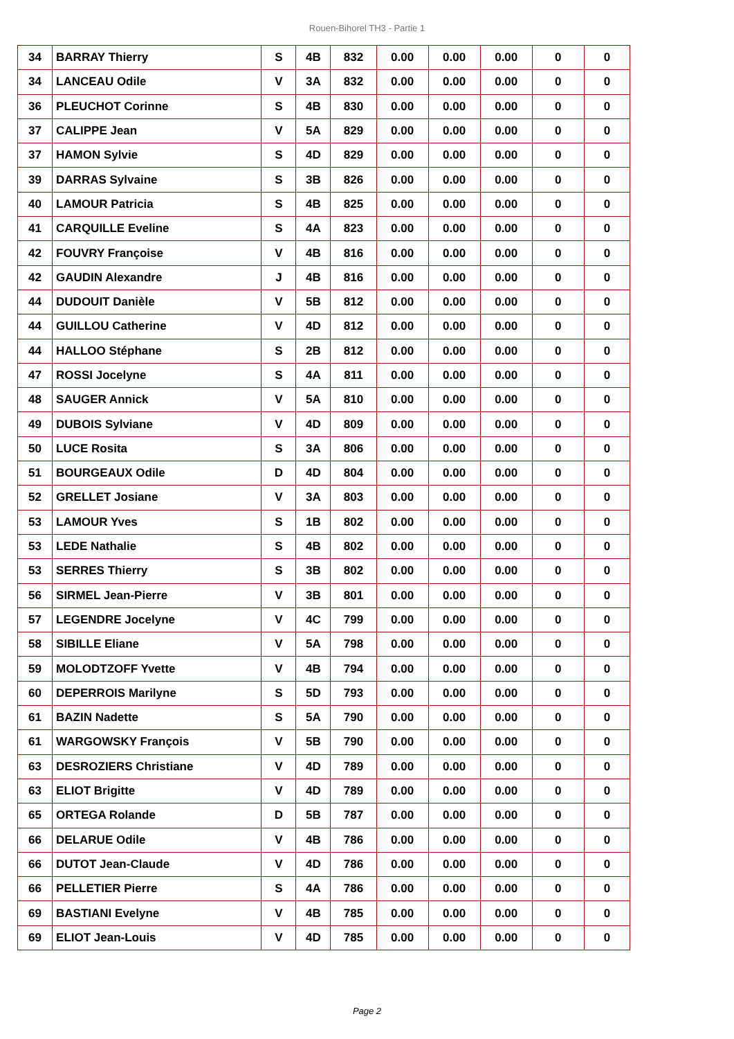Rouen-Bihorel TH3 - Partie 1
| 34 | BARRAY Thierry | S | 4B | 832 | 0.00 | 0.00 | 0.00 | 0 | 0 |
| 34 | LANCEAU Odile | V | 3A | 832 | 0.00 | 0.00 | 0.00 | 0 | 0 |
| 36 | PLEUCHOT Corinne | S | 4B | 830 | 0.00 | 0.00 | 0.00 | 0 | 0 |
| 37 | CALIPPE Jean | V | 5A | 829 | 0.00 | 0.00 | 0.00 | 0 | 0 |
| 37 | HAMON Sylvie | S | 4D | 829 | 0.00 | 0.00 | 0.00 | 0 | 0 |
| 39 | DARRAS Sylvaine | S | 3B | 826 | 0.00 | 0.00 | 0.00 | 0 | 0 |
| 40 | LAMOUR Patricia | S | 4B | 825 | 0.00 | 0.00 | 0.00 | 0 | 0 |
| 41 | CARQUILLE Eveline | S | 4A | 823 | 0.00 | 0.00 | 0.00 | 0 | 0 |
| 42 | FOUVRY Françoise | V | 4B | 816 | 0.00 | 0.00 | 0.00 | 0 | 0 |
| 42 | GAUDIN Alexandre | J | 4B | 816 | 0.00 | 0.00 | 0.00 | 0 | 0 |
| 44 | DUDOUIT Danièle | V | 5B | 812 | 0.00 | 0.00 | 0.00 | 0 | 0 |
| 44 | GUILLOU Catherine | V | 4D | 812 | 0.00 | 0.00 | 0.00 | 0 | 0 |
| 44 | HALLOO Stéphane | S | 2B | 812 | 0.00 | 0.00 | 0.00 | 0 | 0 |
| 47 | ROSSI Jocelyne | S | 4A | 811 | 0.00 | 0.00 | 0.00 | 0 | 0 |
| 48 | SAUGER Annick | V | 5A | 810 | 0.00 | 0.00 | 0.00 | 0 | 0 |
| 49 | DUBOIS Sylviane | V | 4D | 809 | 0.00 | 0.00 | 0.00 | 0 | 0 |
| 50 | LUCE Rosita | S | 3A | 806 | 0.00 | 0.00 | 0.00 | 0 | 0 |
| 51 | BOURGEAUX Odile | D | 4D | 804 | 0.00 | 0.00 | 0.00 | 0 | 0 |
| 52 | GRELLET Josiane | V | 3A | 803 | 0.00 | 0.00 | 0.00 | 0 | 0 |
| 53 | LAMOUR Yves | S | 1B | 802 | 0.00 | 0.00 | 0.00 | 0 | 0 |
| 53 | LEDE Nathalie | S | 4B | 802 | 0.00 | 0.00 | 0.00 | 0 | 0 |
| 53 | SERRES Thierry | S | 3B | 802 | 0.00 | 0.00 | 0.00 | 0 | 0 |
| 56 | SIRMEL Jean-Pierre | V | 3B | 801 | 0.00 | 0.00 | 0.00 | 0 | 0 |
| 57 | LEGENDRE Jocelyne | V | 4C | 799 | 0.00 | 0.00 | 0.00 | 0 | 0 |
| 58 | SIBILLE Eliane | V | 5A | 798 | 0.00 | 0.00 | 0.00 | 0 | 0 |
| 59 | MOLODTZOFF Yvette | V | 4B | 794 | 0.00 | 0.00 | 0.00 | 0 | 0 |
| 60 | DEPERROIS Marilyne | S | 5D | 793 | 0.00 | 0.00 | 0.00 | 0 | 0 |
| 61 | BAZIN Nadette | S | 5A | 790 | 0.00 | 0.00 | 0.00 | 0 | 0 |
| 61 | WARGOWSKY François | V | 5B | 790 | 0.00 | 0.00 | 0.00 | 0 | 0 |
| 63 | DESROZIERS Christiane | V | 4D | 789 | 0.00 | 0.00 | 0.00 | 0 | 0 |
| 63 | ELIOT Brigitte | V | 4D | 789 | 0.00 | 0.00 | 0.00 | 0 | 0 |
| 65 | ORTEGA Rolande | D | 5B | 787 | 0.00 | 0.00 | 0.00 | 0 | 0 |
| 66 | DELARUE Odile | V | 4B | 786 | 0.00 | 0.00 | 0.00 | 0 | 0 |
| 66 | DUTOT Jean-Claude | V | 4D | 786 | 0.00 | 0.00 | 0.00 | 0 | 0 |
| 66 | PELLETIER Pierre | S | 4A | 786 | 0.00 | 0.00 | 0.00 | 0 | 0 |
| 69 | BASTIANI Evelyne | V | 4B | 785 | 0.00 | 0.00 | 0.00 | 0 | 0 |
| 69 | ELIOT Jean-Louis | V | 4D | 785 | 0.00 | 0.00 | 0.00 | 0 | 0 |
Page 2